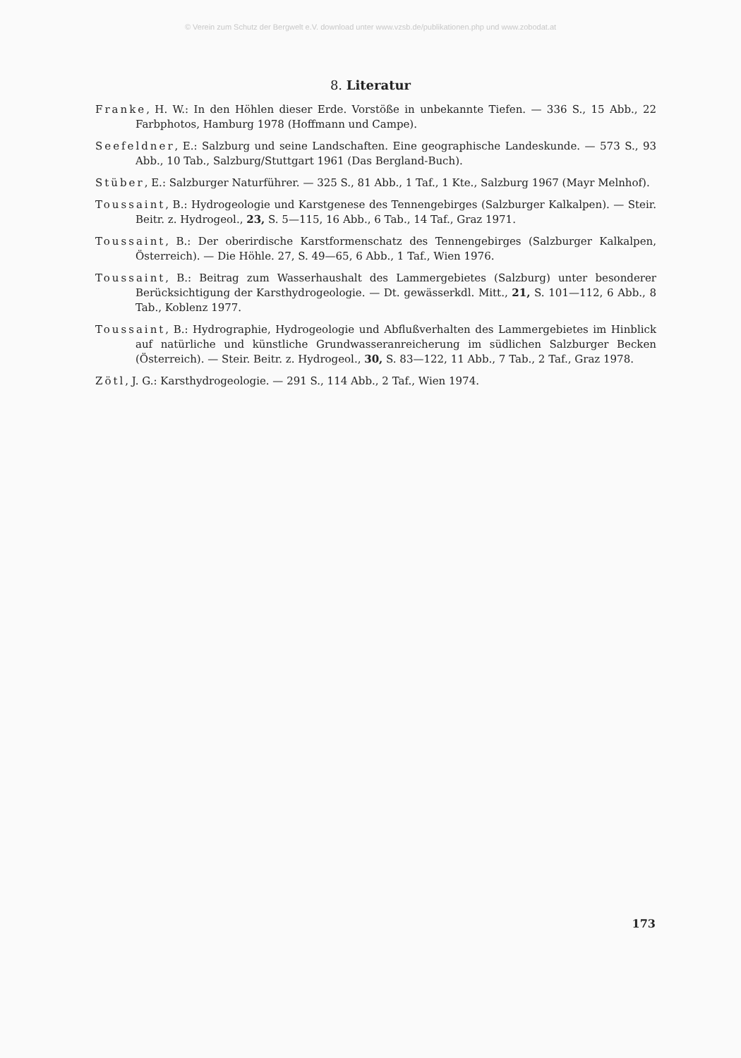© Verein zum Schutz der Bergwelt e.V. download unter www.vzsb.de/publikationen.php und www.zobodat.at
8. Literatur
Franke, H. W.: In den Höhlen dieser Erde. Vorstöße in unbekannte Tiefen. — 336 S., 15 Abb., 22 Farbphotos, Hamburg 1978 (Hoffmann und Campe).
Seefeldner, E.: Salzburg und seine Landschaften. Eine geographische Landeskunde. — 573 S., 93 Abb., 10 Tab., Salzburg/Stuttgart 1961 (Das Bergland-Buch).
Stüber, E.: Salzburger Naturführer. — 325 S., 81 Abb., 1 Taf., 1 Kte., Salzburg 1967 (Mayr Melnhof).
Toussaint, B.: Hydrogeologie und Karstgenese des Tennengebirges (Salzburger Kalkalpen). — Steir. Beitr. z. Hydrogeol., 23, S. 5—115, 16 Abb., 6 Tab., 14 Taf., Graz 1971.
Toussaint, B.: Der oberirdische Karstformenschatz des Tennengebirges (Salzburger Kalkalpen, Österreich). — Die Höhle. 27, S. 49—65, 6 Abb., 1 Taf., Wien 1976.
Toussaint, B.: Beitrag zum Wasserhaushalt des Lammergebietes (Salzburg) unter besonderer Berücksichtigung der Karsthydrogeologie. — Dt. gewässerkdl. Mitt., 21, S. 101—112, 6 Abb., 8 Tab., Koblenz 1977.
Toussaint, B.: Hydrographie, Hydrogeologie und Abflußverhalten des Lammergebietes im Hinblick auf natürliche und künstliche Grundwasseranreicherung im südlichen Salzburger Becken (Österreich). — Steir. Beitr. z. Hydrogeol., 30, S. 83—122, 11 Abb., 7 Tab., 2 Taf., Graz 1978.
Zötl, J. G.: Karsthydrogeologie. — 291 S., 114 Abb., 2 Taf., Wien 1974.
173